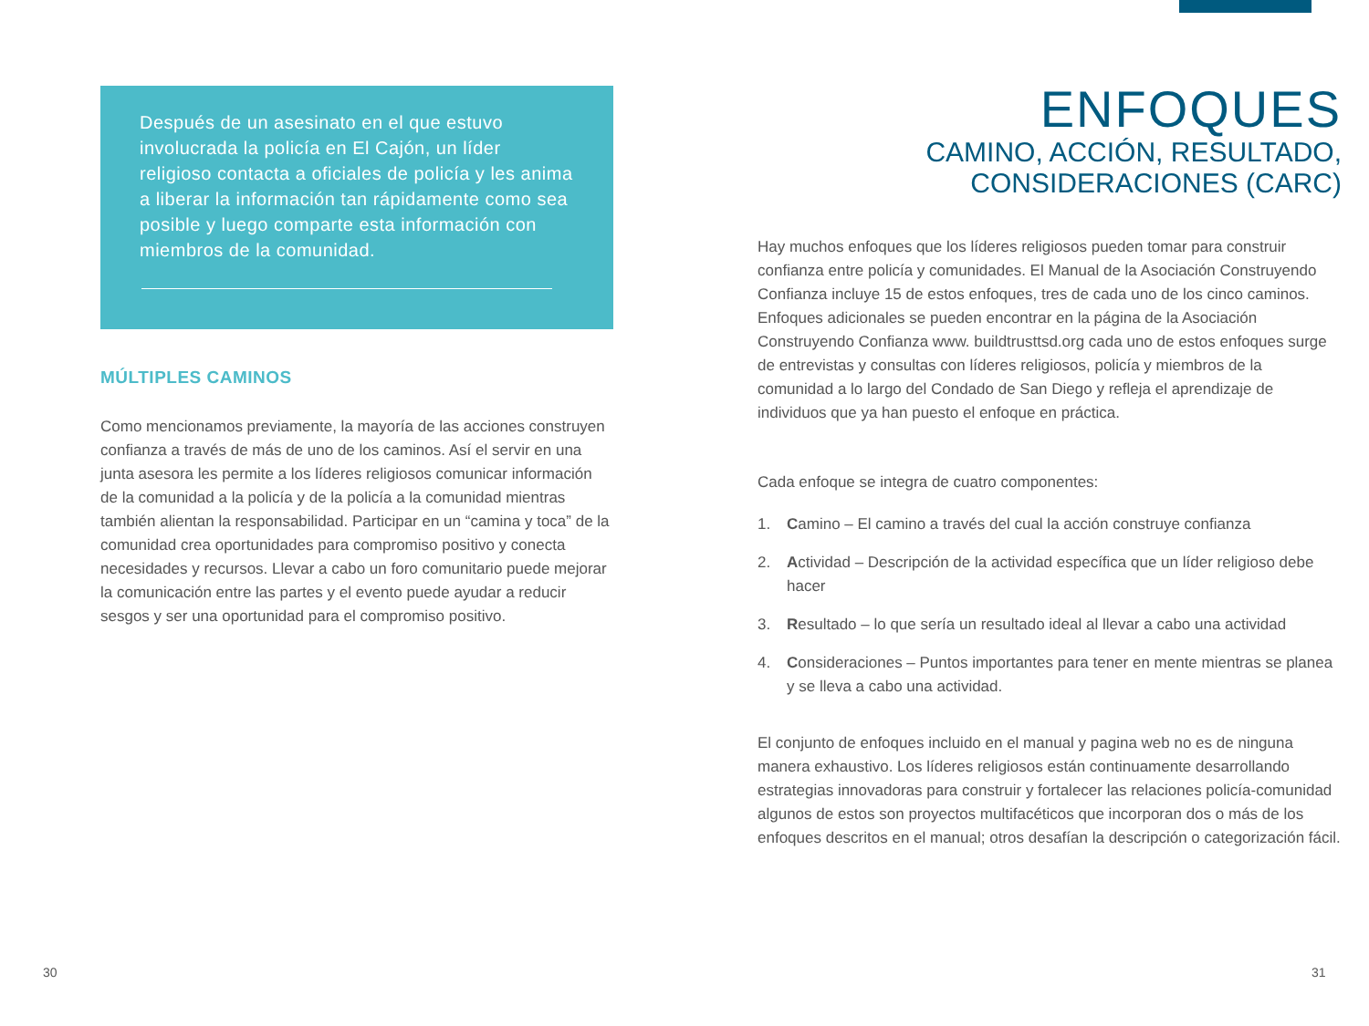Después de un asesinato en el que estuvo involucrada la policía en El Cajón, un líder religioso contacta a oficiales de policía y les anima a liberar la información tan rápidamente como sea posible y luego comparte esta información con miembros de la comunidad.
MÚLTIPLES CAMINOS
Como mencionamos previamente, la mayoría de las acciones construyen confianza a través de más de uno de los caminos. Así el servir en una junta asesora les permite a los líderes religiosos comunicar información de la comunidad a la policía y de la policía a la comunidad mientras también alientan la responsabilidad. Participar en un “camina y toca” de la comunidad crea oportunidades para compromiso positivo y conecta necesidades y recursos. Llevar a cabo un foro comunitario puede mejorar la comunicación entre las partes y el evento puede ayudar a reducir sesgos y ser una oportunidad para el compromiso positivo.
ENFOQUES
CAMINO, ACCIÓN, RESULTADO,
CONSIDERACIONES (CARC)
Hay muchos enfoques que los líderes religiosos pueden tomar para construir confianza entre policía y comunidades. El Manual de la Asociación Construyendo Confianza incluye 15 de estos enfoques, tres de cada uno de los cinco caminos. Enfoques adicionales se pueden encontrar en la página de la Asociación Construyendo Confianza www. buildtrusttsd.org cada uno de estos enfoques surge de entrevistas y consultas con líderes religiosos, policía y miembros de la comunidad a lo largo del Condado de San Diego y refleja el aprendizaje de individuos que ya han puesto el enfoque en práctica.
Cada enfoque se integra de cuatro componentes:
1. Camino – El camino a través del cual la acción construye confianza
2. Actividad – Descripción de la actividad específica que un líder religioso debe hacer
3. Resultado – lo que sería un resultado ideal al llevar a cabo una actividad
4. Consideraciones – Puntos importantes para tener en mente mientras se planea y se lleva a cabo una actividad.
El conjunto de enfoques incluido en el manual y pagina web no es de ninguna manera exhaustivo. Los líderes religiosos están continuamente desarrollando estrategias innovadoras para construir y fortalecer las relaciones policía-comunidad algunos de estos son proyectos multifacéticos que incorporan dos o más de los enfoques descritos en el manual; otros desafían la descripción o categorización fácil.
30 31